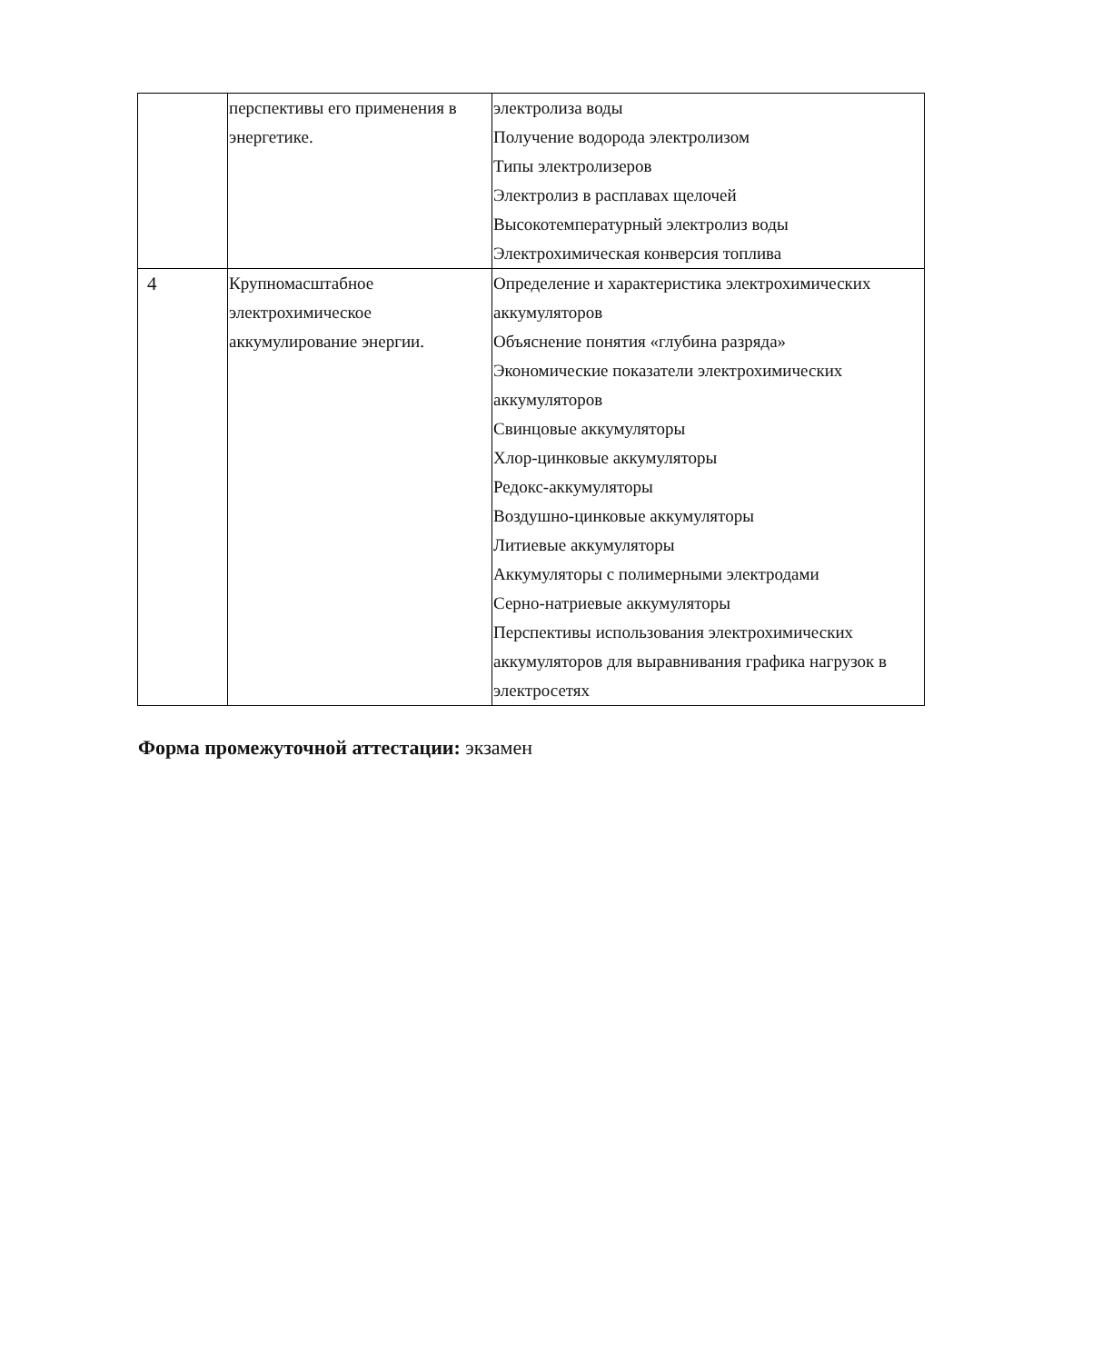| | перспективы его применения в энергетике. | электролиза воды Получение водорода электролизом Типы электролизеров Электролиз в расплавах щелочей Высокотемпературный электролиз воды Электрохимическая конверсия топлива |
| 4 | Крупномасштабное электрохимическое аккумулирование энергии. | Определение и характеристика электрохимических аккумуляторов Объяснение понятия «глубина разряда» Экономические показатели электрохимических аккумуляторов Свинцовые аккумуляторы Хлор-цинковые аккумуляторы Редокс-аккумуляторы Воздушно-цинковые аккумуляторы Литиевые аккумуляторы Аккумуляторы с полимерными электродами Серно-натриевые аккумуляторы Перспективы использования электрохимических аккумуляторов для выравнивания графика нагрузок в электросетях |
Форма промежуточной аттестации: экзамен